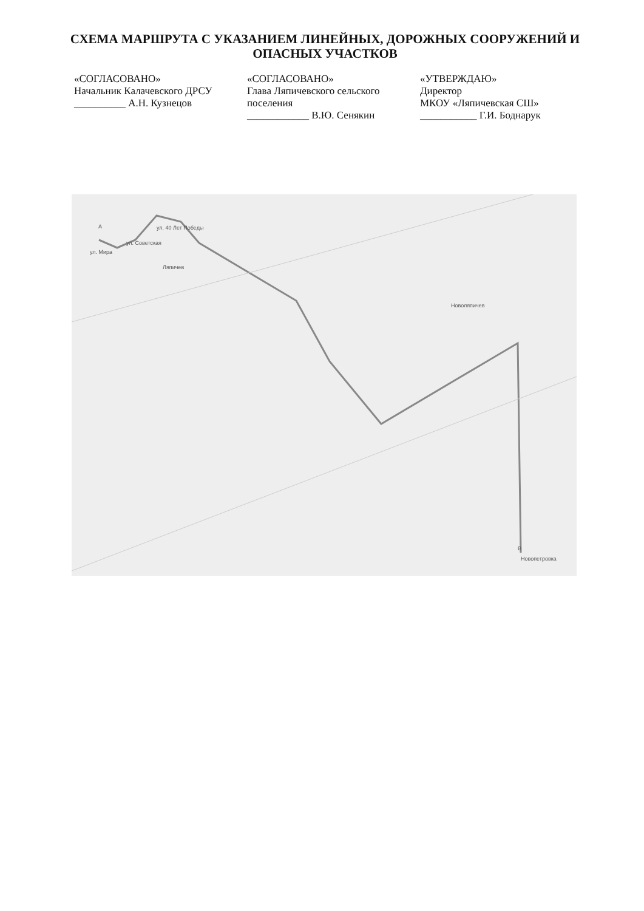СХЕМА МАРШРУТА С УКАЗАНИЕМ ЛИНЕЙНЫХ, ДОРОЖНЫХ СООРУЖЕНИЙ И ОПАСНЫХ УЧАСТКОВ
«СОГЛАСОВАНО»
Начальник Калачевского ДРСУ
__________ А.Н. Кузнецов
«СОГЛАСОВАНО»
Глава Ляпичевского сельского поселения
____________ В.Ю. Сенякин
«УТВЕРЖДАЮ»
Директор
МКОУ «Ляпичевская СШ»
___________ Г.И. Боднарук
Ляпичев
ул. Мира
ул. Советская
ул. 40 Лет Победы
Новоляпичев
Новопетровка
A
B